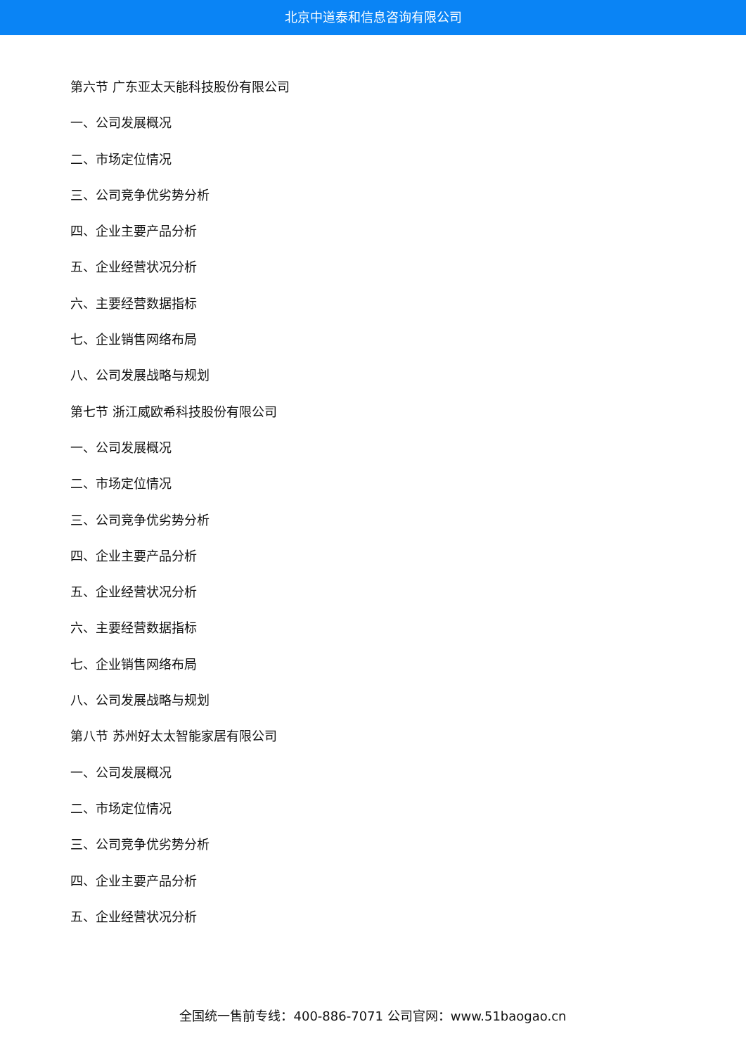北京中道泰和信息咨询有限公司
第六节 广东亚太天能科技股份有限公司
一、公司发展概况
二、市场定位情况
三、公司竞争优劣势分析
四、企业主要产品分析
五、企业经营状况分析
六、主要经营数据指标
七、企业销售网络布局
八、公司发展战略与规划
第七节 浙江威欧希科技股份有限公司
一、公司发展概况
二、市场定位情况
三、公司竞争优劣势分析
四、企业主要产品分析
五、企业经营状况分析
六、主要经营数据指标
七、企业销售网络布局
八、公司发展战略与规划
第八节 苏州好太太智能家居有限公司
一、公司发展概况
二、市场定位情况
三、公司竞争优劣势分析
四、企业主要产品分析
五、企业经营状况分析
全国统一售前专线：400-886-7071 公司官网：www.51baogao.cn